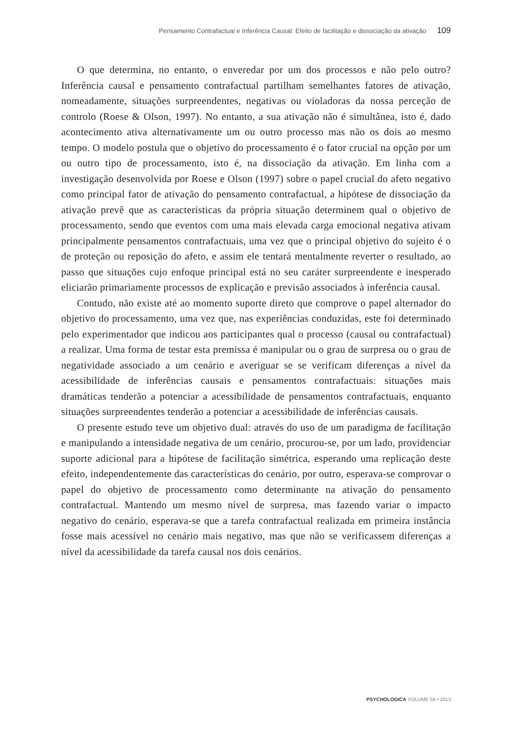Pensamento Contrafactual e Inferência Causal: Efeito de facilitação e dissociação da ativação 109
O que determina, no entanto, o enveredar por um dos processos e não pelo outro? Inferência causal e pensamento contrafactual partilham semelhantes fatores de ativação, nomeadamente, situações surpreendentes, negativas ou violadoras da nossa perceção de controlo (Roese & Olson, 1997). No entanto, a sua ativação não é simultânea, isto é, dado acontecimento ativa alternativamente um ou outro processo mas não os dois ao mesmo tempo. O modelo postula que o objetivo do processamento é o fator crucial na opção por um ou outro tipo de processamento, isto é, na dissociação da ativação. Em linha com a investigação desenvolvida por Roese e Olson (1997) sobre o papel crucial do afeto negativo como principal fator de ativação do pensamento contrafactual, a hipótese de dissociação da ativação prevê que as características da própria situação determinem qual o objetivo de processamento, sendo que eventos com uma mais elevada carga emocional negativa ativam principalmente pensamentos contrafactuais, uma vez que o principal objetivo do sujeito é o de proteção ou reposição do afeto, e assim ele tentará mentalmente reverter o resultado, ao passo que situações cujo enfoque principal está no seu caráter surpreendente e inesperado eliciarão primariamente processos de explicação e previsão associados à inferência causal.
Contudo, não existe até ao momento suporte direto que comprove o papel alternador do objetivo do processamento, uma vez que, nas experiências conduzidas, este foi determinado pelo experimentador que indicou aos participantes qual o processo (causal ou contrafactual) a realizar. Uma forma de testar esta premissa é manipular ou o grau de surpresa ou o grau de negatividade associado a um cenário e averiguar se se verificam diferenças a nível da acessibilidade de inferências causais e pensamentos contrafactuais: situações mais dramáticas tenderão a potenciar a acessibilidade de pensamentos contrafactuais, enquanto situações surpreendentes tenderão a potenciar a acessibilidade de inferências causais.
O presente estudo teve um objetivo dual: através do uso de um paradigma de facilitação e manipulando a intensidade negativa de um cenário, procurou-se, por um lado, providenciar suporte adicional para a hipótese de facilitação simétrica, esperando uma replicação deste efeito, independentemente das características do cenário, por outro, esperava-se comprovar o papel do objetivo de processamento como determinante na ativação do pensamento contrafactual. Mantendo um mesmo nível de surpresa, mas fazendo variar o impacto negativo do cenário, esperava-se que a tarefa contrafactual realizada em primeira instância fosse mais acessível no cenário mais negativo, mas que não se verificassem diferenças a nível da acessibilidade da tarefa causal nos dois cenários.
PSYCHOLOGICA VOLUME 56 • 2013